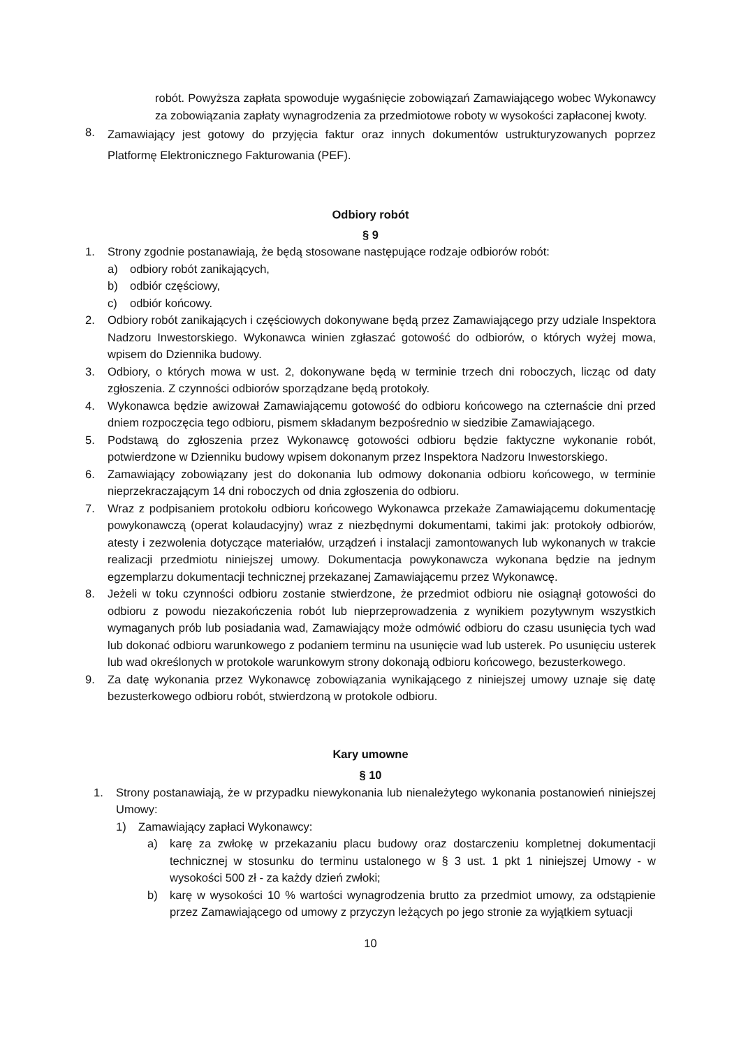robót. Powyższa zapłata spowoduje wygaśnięcie zobowiązań Zamawiającego wobec Wykonawcy za zobowiązania zapłaty wynagrodzenia za przedmiotowe roboty w wysokości zapłaconej kwoty.
8. Zamawiający jest gotowy do przyjęcia faktur oraz innych dokumentów ustrukturyzowanych poprzez Platformę Elektronicznego Fakturowania (PEF).
Odbiory robót
§ 9
1. Strony zgodnie postanawiają, że będą stosowane następujące rodzaje odbiorów robót:
a) odbiory robót zanikających,
b) odbiór częściowy,
c) odbiór końcowy.
2. Odbiory robót zanikających i częściowych dokonywane będą przez Zamawiającego przy udziale Inspektora Nadzoru Inwestorskiego. Wykonawca winien zgłaszać gotowość do odbiorów, o których wyżej mowa, wpisem do Dziennika budowy.
3. Odbiory, o których mowa w ust. 2, dokonywane będą w terminie trzech dni roboczych, licząc od daty zgłoszenia. Z czynności odbiorów sporządzane będą protokoły.
4. Wykonawca będzie awizował Zamawiającemu gotowość do odbioru końcowego na czternaście dni przed dniem rozpoczęcia tego odbioru, pismem składanym bezpośrednio w siedzibie Zamawiającego.
5. Podstawą do zgłoszenia przez Wykonawcę gotowości odbioru będzie faktyczne wykonanie robót, potwierdzone w Dzienniku budowy wpisem dokonanym przez Inspektora Nadzoru Inwestorskiego.
6. Zamawiający zobowiązany jest do dokonania lub odmowy dokonania odbioru końcowego, w terminie nieprzekraczającym 14 dni roboczych od dnia zgłoszenia do odbioru.
7. Wraz z podpisaniem protokołu odbioru końcowego Wykonawca przekaże Zamawiającemu dokumentację powykonawczą (operat kolaudacyjny) wraz z niezbędnymi dokumentami, takimi jak: protokoły odbiorów, atesty i zezwolenia dotyczące materiałów, urządzeń i instalacji zamontowanych lub wykonanych w trakcie realizacji przedmiotu niniejszej umowy. Dokumentacja powykonawcza wykonana będzie na jednym egzemplarzu dokumentacji technicznej przekazanej Zamawiającemu przez Wykonawcę.
8. Jeżeli w toku czynności odbioru zostanie stwierdzone, że przedmiot odbioru nie osiągnął gotowości do odbioru z powodu niezakończenia robót lub nieprzeprowadzenia z wynikiem pozytywnym wszystkich wymaganych prób lub posiadania wad, Zamawiający może odmówić odbioru do czasu usunięcia tych wad lub dokonać odbioru warunkowego z podaniem terminu na usunięcie wad lub usterek. Po usunięciu usterek lub wad określonych w protokole warunkowym strony dokonają odbioru końcowego, bezusterkowego.
9. Za datę wykonania przez Wykonawcę zobowiązania wynikającego z niniejszej umowy uznaje się datę bezusterkowego odbioru robót, stwierdzoną w protokole odbioru.
Kary umowne
§ 10
1. Strony postanawiają, że w przypadku niewykonania lub nienależytego wykonania postanowień niniejszej Umowy:
1) Zamawiający zapłaci Wykonawcy:
a) karę za zwłokę w przekazaniu placu budowy oraz dostarczeniu kompletnej dokumentacji technicznej w stosunku do terminu ustalonego w § 3 ust. 1 pkt 1 niniejszej Umowy - w wysokości 500 zł - za każdy dzień zwłoki;
b) karę w wysokości 10 % wartości wynagrodzenia brutto za przedmiot umowy, za odstąpienie przez Zamawiającego od umowy z przyczyn leżących po jego stronie za wyjątkiem sytuacji
10